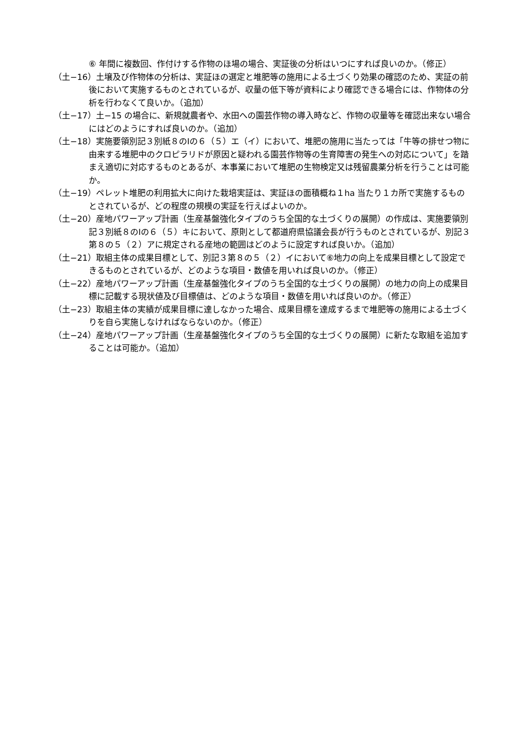⑥ 年間に複数回、作付けする作物のほ場の場合、実証後の分析はいつにすれば良いのか。（修正）
（土−16）土壌及び作物体の分析は、実証ほの選定と堆肥等の施用による土づくり効果の確認のため、実証の前後において実施するものとされているが、収量の低下等が資料により確認できる場合には、作物体の分析を行わなくて良いか。（追加）
（土−17）土−15 の場合に、新規就農者や、水田への園芸作物の導入時など、作物の収量等を確認出来ない場合にはどのようにすれば良いのか。（追加）
（土−18）実施要領別記３別紙８のⅠの６（５）エ（イ）において、堆肥の施用に当たっては「牛等の排せつ物に由来する堆肥中のクロピラリドが原因と疑われる園芸作物等の生育障害の発生への対応について」を踏まえ適切に対応するものとあるが、本事業において堆肥の生物検定又は残留農薬分析を行うことは可能か。
（土−19）ペレット堆肥の利用拡大に向けた栽培実証は、実証ほの面積概ね１ha 当たり１カ所で実施するものとされているが、どの程度の規模の実証を行えばよいのか。
（土−20）産地パワーアップ計画（生産基盤強化タイプのうち全国的な土づくりの展開）の作成は、実施要領別記３別紙８のⅠの６（５）キにおいて、原則として都道府県協議会長が行うものとされているが、別記３第８の５（２）アに規定される産地の範囲はどのように設定すれば良いか。（追加）
（土−21）取組主体の成果目標として、別記３第８の５（２）イにおいて⑥地力の向上を成果目標として設定できるものとされているが、どのような項目・数値を用いれば良いのか。（修正）
（土−22）産地パワーアップ計画（生産基盤強化タイプのうち全国的な土づくりの展開）の地力の向上の成果目標に記載する現状値及び目標値は、どのような項目・数値を用いれば良いのか。（修正）
（土−23）取組主体の実績が成果目標に達しなかった場合、成果目標を達成するまで堆肥等の施用による土づくりを自ら実施しなければならないのか。（修正）
（土−24）産地パワーアップ計画（生産基盤強化タイプのうち全国的な土づくりの展開）に新たな取組を追加することは可能か。（追加）